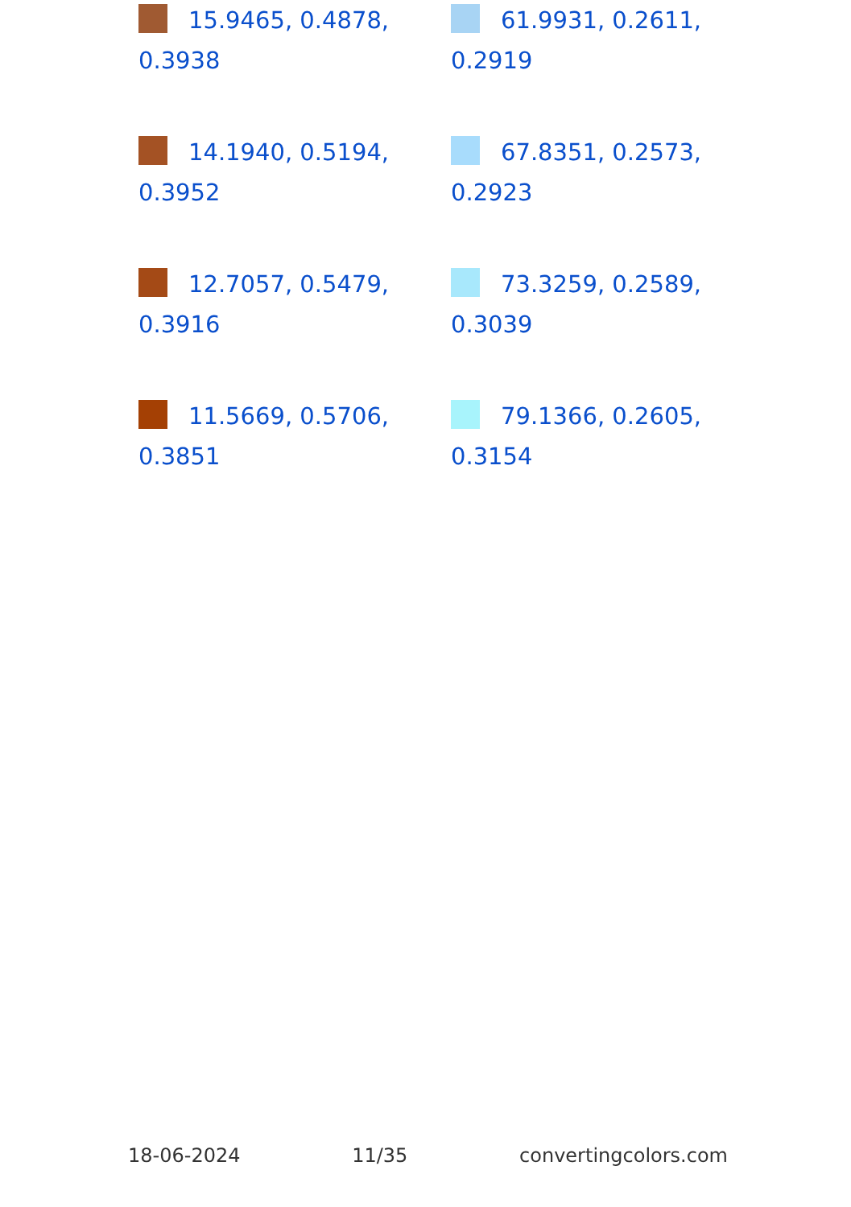15.9465, 0.4878, 0.3938
61.9931, 0.2611, 0.2919
14.1940, 0.5194, 0.3952
67.8351, 0.2573, 0.2923
12.7057, 0.5479, 0.3916
73.3259, 0.2589, 0.3039
11.5669, 0.5706, 0.3851
79.1366, 0.2605, 0.3154
18-06-2024 11/35 convertingcolors.com